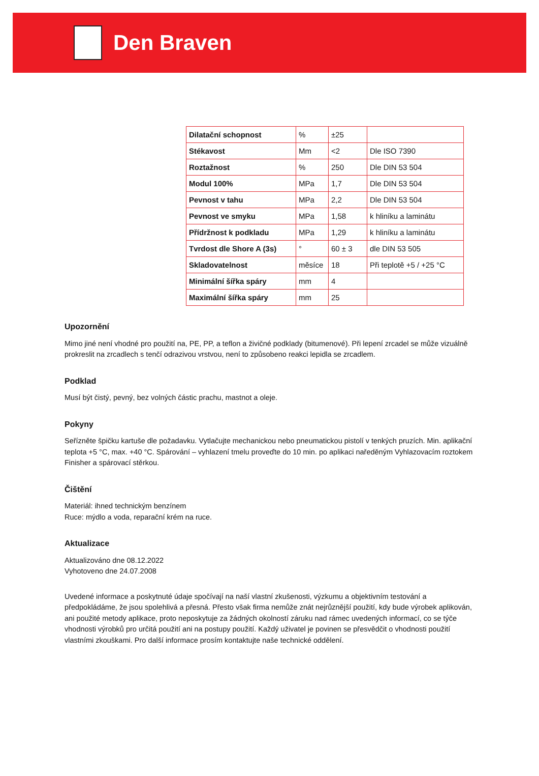Den Braven
| Dilatační schopnost | % | ±25 | |
| Stékavost | Mm | <2 | Dle ISO 7390 |
| Roztažnost | % | 250 | Dle DIN 53 504 |
| Modul 100% | MPa | 1,7 | Dle DIN 53 504 |
| Pevnost v tahu | MPa | 2,2 | Dle DIN 53 504 |
| Pevnost ve smyku | MPa | 1,58 | k hliníku a laminátu |
| Přídržnost k podkladu | MPa | 1,29 | k hliníku a laminátu |
| Tvrdost dle Shore A (3s) | ° | 60 ± 3 | dle DIN 53 505 |
| Skladovatelnost | měsíce | 18 | Při teplotě +5 / +25 °C |
| Minimální šířka spáry | mm | 4 | |
| Maximální šířka spáry | mm | 25 | |
Upozornění
Mimo jiné není vhodné pro použití na, PE, PP, a teflon a živičné podklady (bitumenové). Při lepení zrcadel se může vizuálně prokreslit na zrcadlech s tenčí odrazivou vrstvou, není to způsobeno reakci lepidla se zrcadlem.
Podklad
Musí být čistý, pevný, bez volných částic prachu, mastnot a oleje.
Pokyny
Seřízněte špičku kartuše dle požadavku. Vytlačujte mechanickou nebo pneumatickou pistolí v tenkých pruzích. Min. aplikační teplota +5 °C, max. +40 °C. Spárování – vyhlazení tmelu proveďte do 10 min. po aplikaci naředěným Vyhlazovacím roztokem Finisher a spárovací stěrkou.
Čištění
Materiál: ihned technickým benzínem
Ruce: mýdlo a voda, reparační krém na ruce.
Aktualizace
Aktualizováno dne 08.12.2022
Vyhotoveno dne 24.07.2008
Uvedené informace a poskytnuté údaje spočívají na naší vlastní zkušenosti, výzkumu a objektivním testování a předpokládáme, že jsou spolehlivá a přesná. Přesto však firma nemůže znát nejrůznější použití, kdy bude výrobek aplikován, ani použité metody aplikace, proto neposkytuje za žádných okolností záruku nad rámec uvedených informací, co se týče vhodnosti výrobků pro určitá použití ani na postupy použití. Každý uživatel je povinen se přesvědčit o vhodnosti použití vlastními zkouškami. Pro další informace prosím kontaktujte naše technické oddělení.